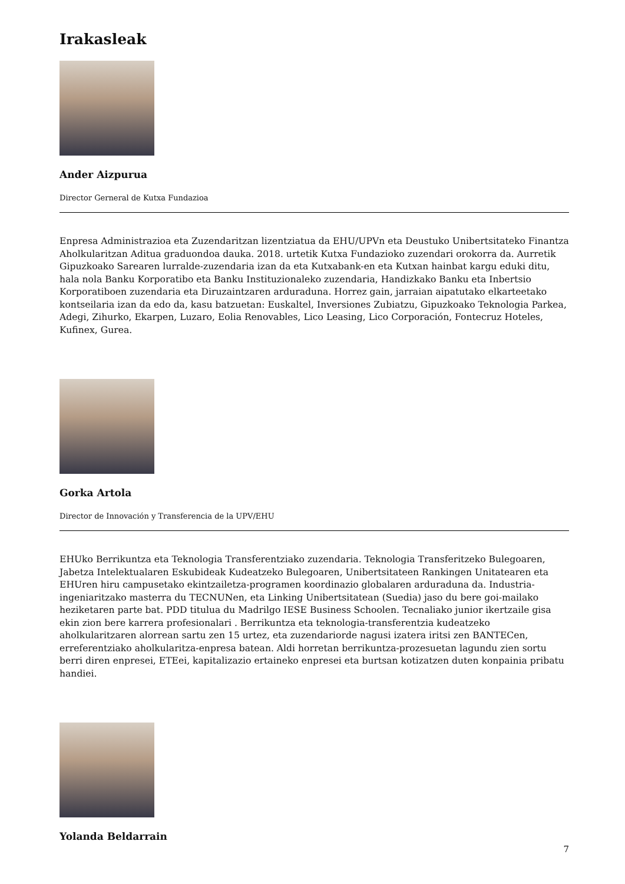Irakasleak
Ander Aizpurua
Director Gerneral de Kutxa Fundazioa
Enpresa Administrazioa eta Zuzendaritzan lizentziatua da EHU/UPVn eta Deustuko Unibertsitateko Finantza Aholkularitzan Aditua graduondoa dauka. 2018. urtetik Kutxa Fundazioko zuzendari orokorra da. Aurretik Gipuzkoako Sarearen lurralde-zuzendaria izan da eta Kutxabank-en eta Kutxan hainbat kargu eduki ditu, hala nola Banku Korporatibo eta Banku Instituzionaleko zuzendaria, Handizkako Banku eta Inbertsio Korporatiboen zuzendaria eta Diruzaintzaren arduraduna. Horrez gain, jarraian aipatutako elkarteetako kontseilaria izan da edo da, kasu batzuetan: Euskaltel, Inversiones Zubiatzu, Gipuzkoako Teknologia Parkea, Adegi, Zihurko, Ekarpen, Luzaro, Eolia Renovables, Lico Leasing, Lico Corporación, Fontecruz Hoteles, Kufinex, Gurea.
Gorka Artola
Director de Innovación y Transferencia de la UPV/EHU
EHUko Berrikuntza eta Teknologia Transferentziako zuzendaria. Teknologia Transferitzeko Bulegoaren, Jabetza Intelektualaren Eskubideak Kudeatzeko Bulegoaren, Unibertsitateen Rankingen Unitatearen eta EHUren hiru campusetako ekintzailetza-programen koordinazio globalaren arduraduna da. Industria-ingeniaritzako masterra du TECNUNen, eta Linking Unibertsitatean (Suedia) jaso du bere goi-mailako heziketaren parte bat. PDD titulua du Madrilgo IESE Business Schoolen. Tecnaliako junior ikertzaile gisa ekin zion bere karrera profesionalari . Berrikuntza eta teknologia-transferentzia kudeatzeko aholkularitzaren alorrean sartu zen 15 urtez, eta zuzendariorde nagusi izatera iritsi zen BANTECen, erreferentziako aholkularitza-enpresa batean. Aldi horretan berrikuntza-prozesuetan lagundu zien sortu berri diren enpresei, ETEei, kapitalizazio ertaineko enpresei eta burtsan kotizatzen duten konpainia pribatu handiei.
Yolanda Beldarrain
7